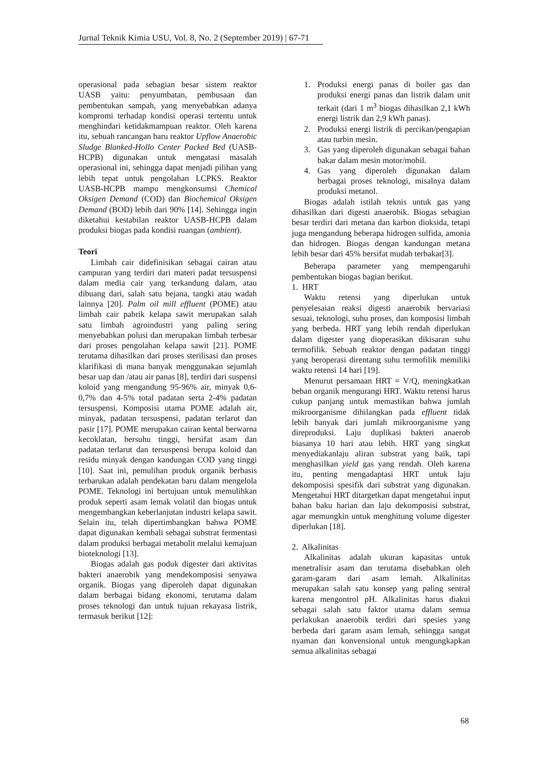Jurnal Teknik Kimia USU, Vol. 8, No. 2 (September 2019) | 67-71
operasional pada sebagian besar sistem reaktor UASB yaitu: penyumbatan, pembusaan dan pembentukan sampah, yang menyebabkan adanya kompromi terhadap kondisi operasi tertentu untuk menghindari ketidakmampuan reaktor. Oleh karena itu, sebuah rancangan baru reaktor Upflow Anaerobic Sludge Blanked-Hollo Center Packed Bed (UASB-HCPB) digunakan untuk mengatasi masalah operasional ini, sehingga dapat menjadi pilihan yang lebih tepat untuk pengolahan LCPKS. Reaktor UASB-HCPB mampu mengkonsumsi Chemical Oksigen Demand (COD) dan Biochemical Oksigen Demand (BOD) lebih dari 90% [14]. Sehingga ingin diketahui kestabilan reaktor UASB-HCPB dalam produksi biogas pada kondisi ruangan (ambient).
Teori
Limbah cair didefinisikan sebagai cairan atau campuran yang terdiri dari materi padat tersuspensi dalam media cair yang terkandung dalam, atau dibuang dari, salah satu bejana, tangki atau wadah lainnya [20]. Palm oil mill effluent (POME) atau limbah cair pabrik kelapa sawit merupakan salah satu limbah agroindustri yang paling sering menyebabkan polusi dan merupakan limbah terbesar dari proses pengolahan kelapa sawit [21]. POME terutama dihasilkan dari proses sterilisasi dan proses klarifikasi di mana banyak menggunakan sejumlah besar uap dan /atau air panas [8], terdiri dari suspensi koloid yang mengandung 95-96% air, minyak 0,6-0,7% dan 4-5% total padatan serta 2-4% padatan tersuspensi. Komposisi utama POME adalah air, minyak, padatan tersuspensi, padatan terlarut dan pasir [17]. POME merupakan cairan kental berwarna kecoklatan, bersuhu tinggi, bersifat asam dan padatan terlarut dan tersuspensi berupa koloid dan residu minyak dengan kandungan COD yang tinggi [10]. Saat ini, pemulihan produk organik berbasis terbarukan adalah pendekatan baru dalam mengelola POME. Teknologi ini bertujuan untuk memulihkan produk seperti asam lemak volatil dan biogas untuk mengembangkan keberlanjutan industri kelapa sawit. Selain itu, telah dipertimbangkan bahwa POME dapat digunakan kembali sebagai substrat fermentasi dalam produksi berbagai metabolit melalui kemajuan bioteknologi [13].
Biogas adalah gas poduk digester dari aktivitas bakteri anaerobik yang mendekomposisi senyawa organik. Biogas yang diperoleh dapat digunakan dalam berbagai bidang ekonomi, terutama dalam proses teknologi dan untuk tujuan rekayasa listrik, termasuk berikut [12]:
1. Produksi energi panas di boiler gas dan produksi energi panas dan listrik dalam unit terkait (dari 1 m<sup>3</sup> biogas dihasilkan 2,1 kWh energi listrik dan 2,9 kWh panas).
2. Produksi energi listrik di percikan/pengapian atau turbin mesin.
3. Gas yang diperoleh digunakan sebagai bahan bakar dalam mesin motor/mobil.
4. Gas yang diperoleh digunakan dalam berbagai proses teknologi, misalnya dalam produksi metanol.
Biogas adalah istilah teknis untuk gas yang dihasilkan dari digesti anaerobik. Biogas sebagian besar terdiri dari metana dan karbon dioksida, tetapi juga mengandung beberapa hidrogen sulfida, amonia dan hidrogen. Biogas dengan kandungan metana lebih besar dari 45% bersifat mudah terbakar[3].
Beberapa parameter yang mempengaruhi pembentukan biogas bagian berikut.
1. HRT
Waktu retensi yang diperlukan untuk penyelesaian reaksi digesti anaerobik bervariasi sesuai, teknologi, suhu proses, dan komposisi limbah yang berbeda. HRT yang lebih rendah diperlukan dalam digester yang dioperasikan dikisaran suhu termofilik. Sebuah reaktor dengan padatan tinggi yang beroperasi direntang suhu termofilik memiliki waktu retensi 14 hari [19].
Menurut persamaan HRT = V/Q, meningkatkan beban organik mengurangi HRT. Waktu retensi harus cukup panjang untuk memastikan bahwa jumlah mikroorganisme dihilangkan pada effluent tidak lebih banyak dari jumlah mikroorganisme yang direproduksi. Laju duplikasi bakteri anaerob biasanya 10 hari atau lebih. HRT yang singkat menyediakanlaju aliran substrat yang baik, tapi menghasilkan yield gas yang rendah. Oleh karena itu, penting mengadaptasi HRT untuk laju dekomposisi spesifik dari substrat yang digunakan. Mengetahui HRT ditargetkan dapat mengetahui input bahan baku harian dan laju dekomposisi substrat, agar memungkin untuk menghitung volume digester diperlukan [18].
2. Alkalinitas
Alkalinitas adalah ukuran kapasitas untuk menetralisir asam dan terutama disebabkan oleh garam-garam dari asam lemah. Alkalinitas merupakan salah satu konsep yang paling sentral karena mengontrol pH. Alkalinitas harus diakui sebagai salah satu faktor utama dalam semua perlakukan anaerobik terdiri dari spesies yang berbeda dari garam asam lemah, sehingga sangat nyaman dan konvensional untuk mengungkapkan semua alkalinitas sebagai
68